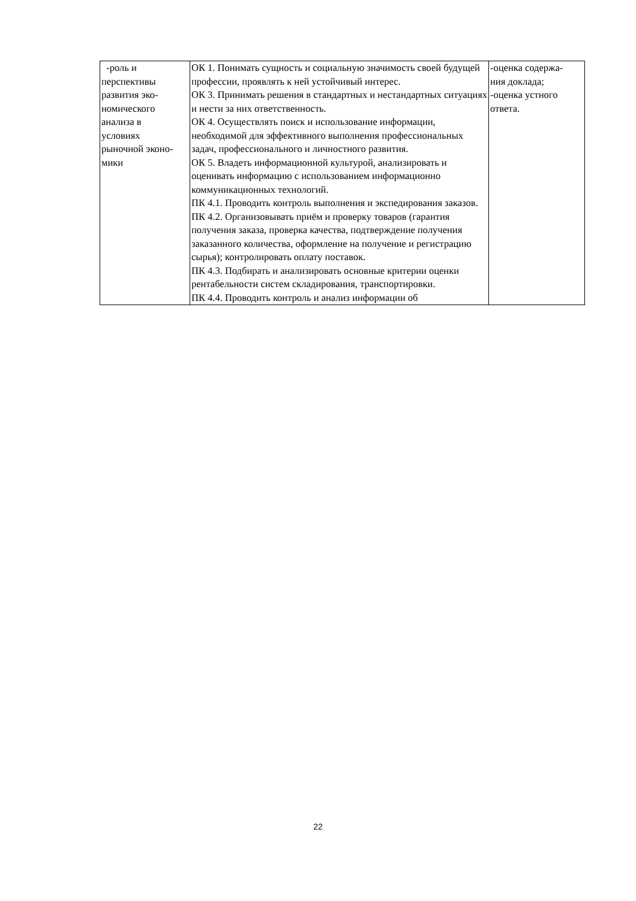| -роль и перспективы развития эко- номического анализа в условиях рыночной эконо- мики | ОК 1. Понимать сущность и социальную значимость своей будущей профессии, проявлять к ней устойчивый интерес. ОК 3. Принимать решения в стандартных и нестандартных ситуациях и нести за них ответственность. ОК 4. Осуществлять поиск и использование информации, необходимой для эффективного выполнения профессиональных задач, профессионального и личностного развития. ОК 5. Владеть информационной культурой, анализировать и оценивать информацию с использованием информационно коммуникационных технологий. ПК 4.1. Проводить контроль выполнения и экспедирования заказов. ПК 4.2. Организовывать приём и проверку товаров (гарантия получения заказа, проверка качества, подтверждение получения заказанного количества, оформление на получение и регистрацию сырья); контролировать оплату поставок. ПК 4.3. Подбирать и анализировать основные критерии оценки рентабельности систем складирования, транспортировки. ПК 4.4. Проводить контроль и анализ информации об | -оценка содержа- ния доклада; -оценка устного ответа. |
22